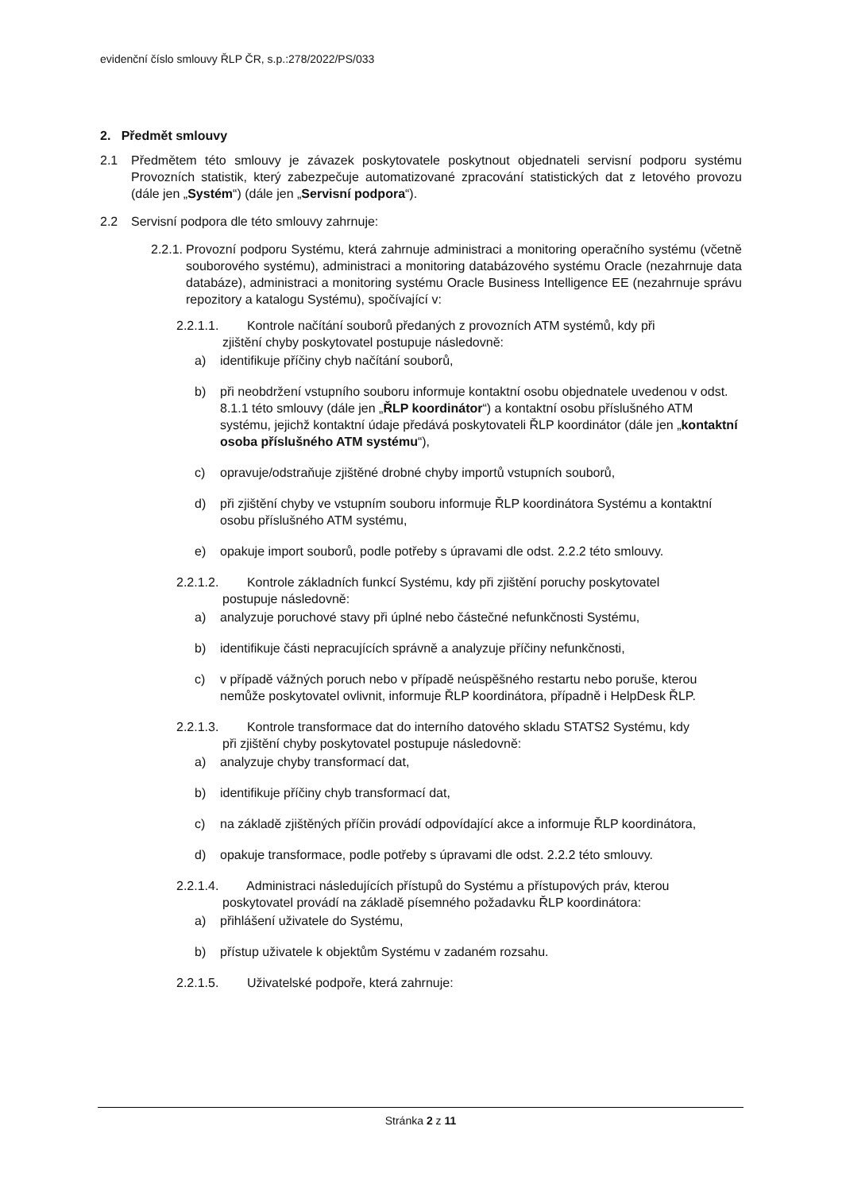evidenční číslo smlouvy ŘLP ČR, s.p.:278/2022/PS/033
2. Předmět smlouvy
2.1 Předmětem této smlouvy je závazek poskytovatele poskytnout objednateli servisní podporu systému Provozních statistik, který zabezpečuje automatizované zpracování statistických dat z letového provozu (dále jen „Systém“) (dále jen „Servisní podpora“).
2.2 Servisní podpora dle této smlouvy zahrnuje:
2.2.1. Provozní podporu Systému, která zahrnuje administraci a monitoring operačního systému (včetně souborového systému), administraci a monitoring databázového systému Oracle (nezahrnuje data databáze), administraci a monitoring systému Oracle Business Intelligence EE (nezahrnuje správu repozitory a katalogu Systému), spočívající v:
2.2.1.1. Kontrole načítání souborů předaných z provozních ATM systémů, kdy při
zjištění chyby poskytovatel postupuje následovně:
a) identifikuje příčiny chyb načítání souborů,
b) při neobdržení vstupního souboru informuje kontaktní osobu objednatele uvedenou v odst. 8.1.1 této smlouvy (dále jen „ŘLP koordinátor“) a kontaktní osobu příslušného ATM systému, jejichž kontaktní údaje předává poskytovateli ŘLP koordinátor (dále jen „kontaktní osoba příslušného ATM systému“),
c) opravuje/odstraňuje zjištěné drobné chyby importů vstupních souborů,
d) při zjištění chyby ve vstupním souboru informuje ŘLP koordinátora Systému a kontaktní osobu příslušného ATM systému,
e) opakuje import souborů, podle potřeby s úpravami dle odst. 2.2.2 této smlouvy.
2.2.1.2. Kontrole základních funkcí Systému, kdy při zjištění poruchy poskytovatel
postupuje následovně:
a) analyzuje poruchové stavy při úplné nebo částečné nefunkčnosti Systému,
b) identifikuje části nepracujících správně a analyzuje příčiny nefunkčnosti,
c) v případě vážných poruch nebo v případě neúspěšného restartu nebo poruše, kterou nemůže poskytovatel ovlivnit, informuje ŘLP koordinátora, případně i HelpDesk ŘLP.
2.2.1.3. Kontrole transformace dat do interního datového skladu STATS2 Systému, kdy
při zjištění chyby poskytovatel postupuje následovně:
a) analyzuje chyby transformací dat,
b) identifikuje příčiny chyb transformací dat,
c) na základě zjištěných příčin provádí odpovídající akce a informuje ŘLP koordinátora,
d) opakuje transformace, podle potřeby s úpravami dle odst. 2.2.2 této smlouvy.
2.2.1.4. Administraci následujících přístupů do Systému a přístupových práv, kterou
poskytovatel provádí na základě písemného požadavku ŘLP koordinátora:
a) přihlášení uživatele do Systému,
b) přístup uživatele k objektům Systému v zadaném rozsahu.
2.2.1.5. Uživatelské podpoře, která zahrnuje:
Stránka 2 z 11